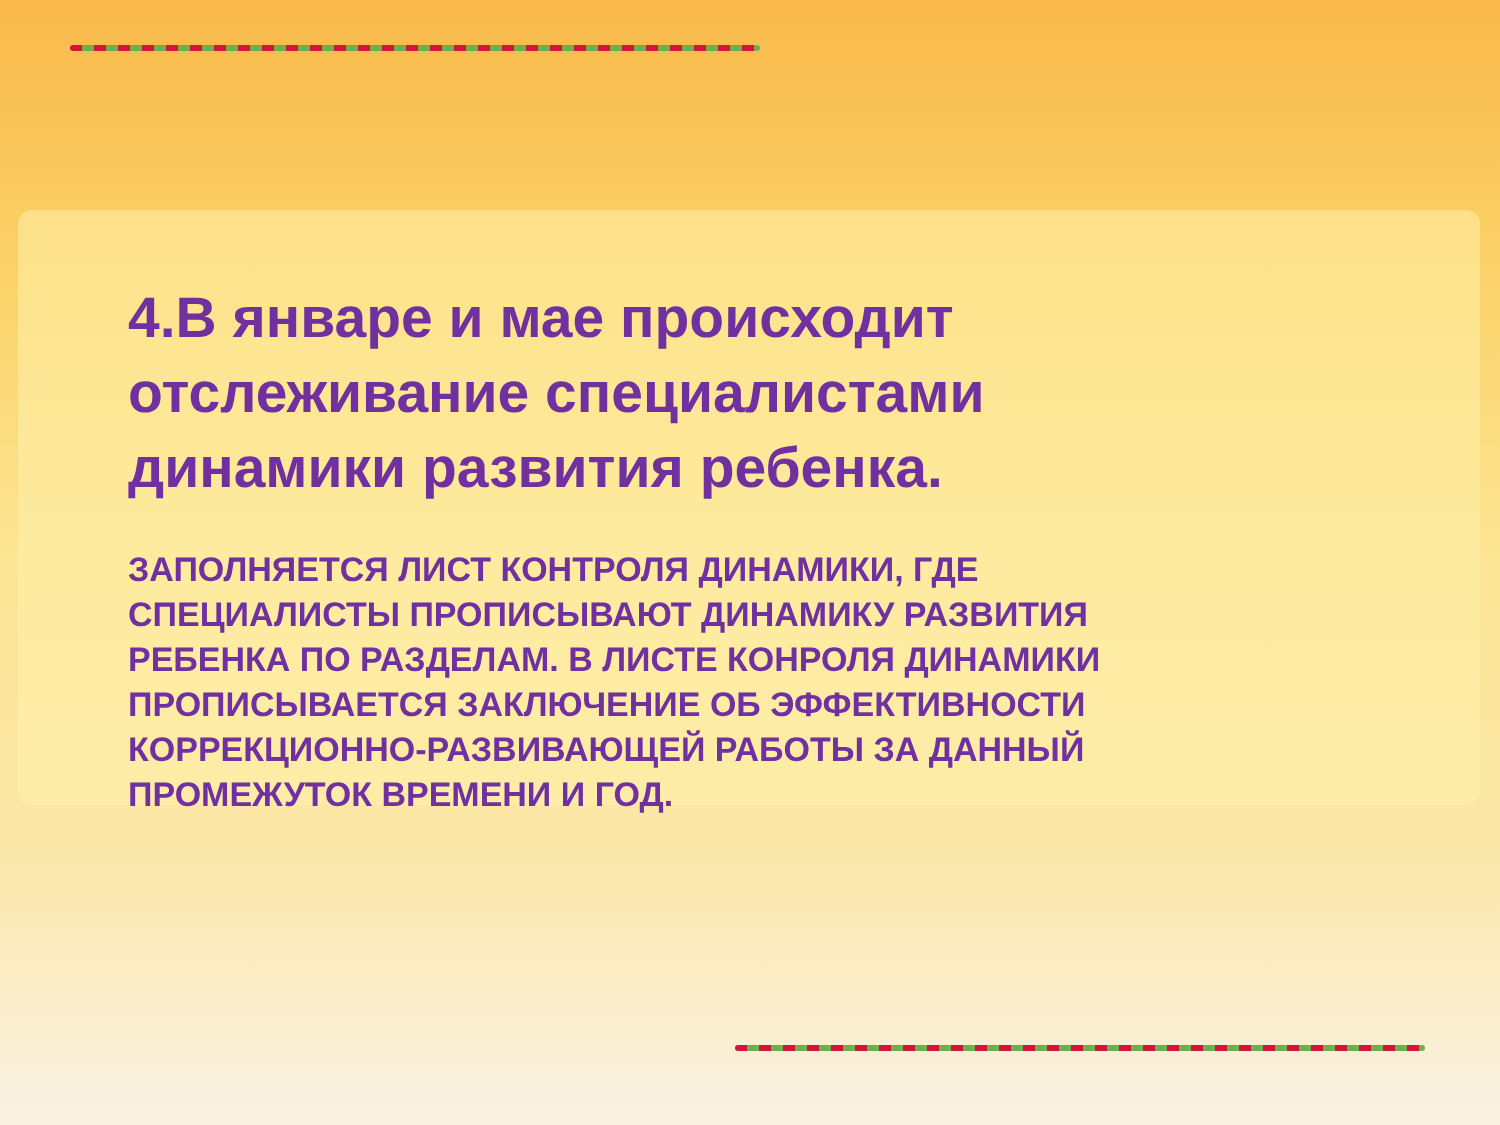4.В январе и мае происходит отслеживание специалистами динамики развития ребенка.
ЗАПОЛНЯЕТСЯ ЛИСТ КОНТРОЛЯ ДИНАМИКИ, ГДЕ СПЕЦИАЛИСТЫ ПРОПИСЫВАЮТ ДИНАМИКУ РАЗВИТИЯ РЕБЕНКА ПО РАЗДЕЛАМ. В ЛИСТЕ КОНРОЛЯ ДИНАМИКИ ПРОПИСЫВАЕТСЯ ЗАКЛЮЧЕНИЕ ОБ ЭФФЕКТИВНОСТИ КОРРЕКЦИОННО-РАЗВИВАЮЩЕЙ РАБОТЫ ЗА ДАННЫЙ ПРОМЕЖУТОК ВРЕМЕНИ И ГОД.